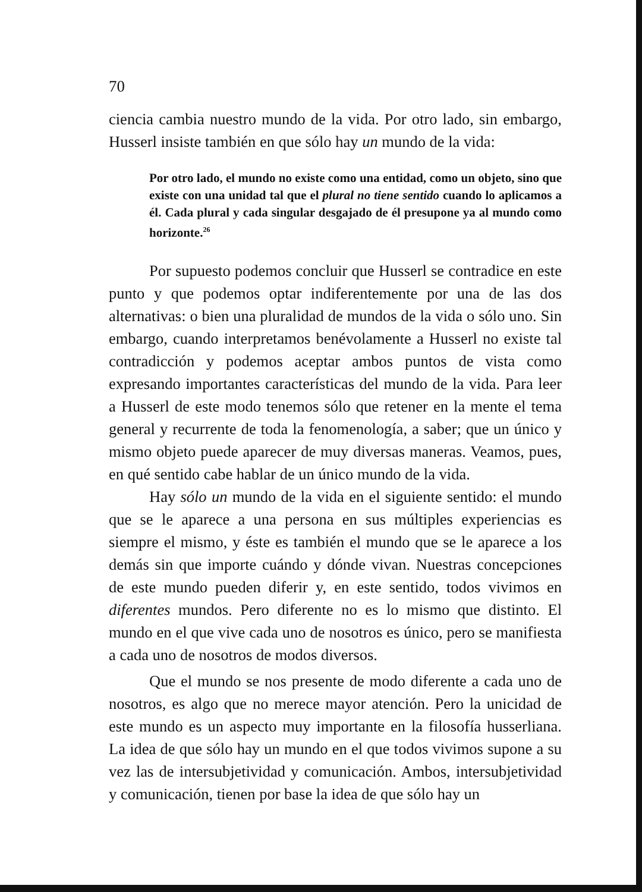70
ciencia cambia nuestro mundo de la vida. Por otro lado, sin embargo, Husserl insiste también en que sólo hay un mundo de la vida:
Por otro lado, el mundo no existe como una entidad, como un objeto, sino que existe con una unidad tal que el plural no tiene sentido cuando lo aplicamos a él. Cada plural y cada singular desgajado de él presupone ya al mundo como horizonte.<sup>26</sup>
Por supuesto podemos concluir que Husserl se contradice en este punto y que podemos optar indiferentemente por una de las dos alternativas: o bien una pluralidad de mundos de la vida o sólo uno. Sin embargo, cuando interpretamos benévolamente a Husserl no existe tal contradicción y podemos aceptar ambos puntos de vista como expresando importantes características del mundo de la vida. Para leer a Husserl de este modo tenemos sólo que retener en la mente el tema general y recurrente de toda la fenomenología, a saber; que un único y mismo objeto puede aparecer de muy diversas maneras. Veamos, pues, en qué sentido cabe hablar de un único mundo de la vida.
Hay sólo un mundo de la vida en el siguiente sentido: el mundo que se le aparece a una persona en sus múltiples experiencias es siempre el mismo, y éste es también el mundo que se le aparece a los demás sin que importe cuándo y dónde vivan. Nuestras concepciones de este mundo pueden diferir y, en este sentido, todos vivimos en diferentes mundos. Pero diferente no es lo mismo que distinto. El mundo en el que vive cada uno de nosotros es único, pero se manifiesta a cada uno de nosotros de modos diversos.
Que el mundo se nos presente de modo diferente a cada uno de nosotros, es algo que no merece mayor atención. Pero la unicidad de este mundo es un aspecto muy importante en la filosofía husserliana. La idea de que sólo hay un mundo en el que todos vivimos supone a su vez las de intersubjetividad y comunicación. Ambos, intersubjetividad y comunicación, tienen por base la idea de que sólo hay un